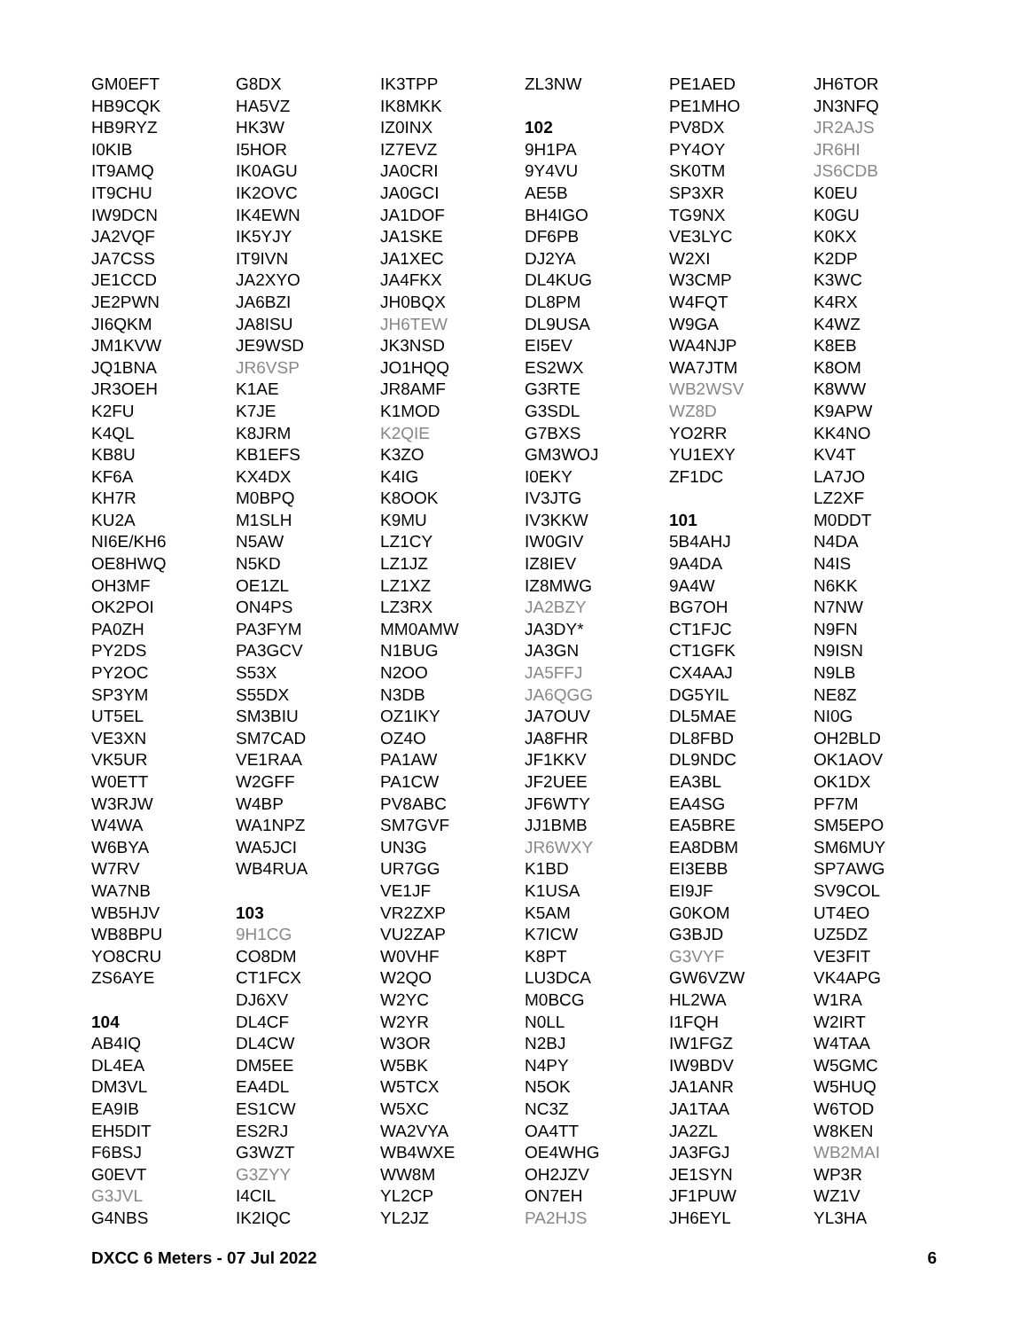GM0EFT
HB9CQK
HB9RYZ
I0KIB
IT9AMQ
IT9CHU
IW9DCN
JA2VQF
JA7CSS
JE1CCD
JE2PWN
JI6QKM
JM1KVW
JQ1BNA
JR3OEH
K2FU
K4QL
KB8U
KF6A
KH7R
KU2A
NI6E/KH6
OE8HWQ
OH3MF
OK2POI
PA0ZH
PY2DS
PY2OC
SP3YM
UT5EL
VE3XN
VK5UR
W0ETT
W3RJW
W4WA
W6BYA
W7RV
WA7NB
WB5HJV
WB8BPU
YO8CRU
ZS6AYE
104
AB4IQ
DL4EA
DM3VL
EA9IB
EH5DIT
F6BSJ
G0EVT
G3JVL
G4NBS
G8DX
HA5VZ
HK3W
I5HOR
IK0AGU
IK2OVC
IK4EWN
IK5YJY
IT9IVN
JA2XYO
JA6BZI
JA8ISU
JE9WSD
JR6VSP
K1AE
K7JE
K8JRM
KB1EFS
KX4DX
M0BPQ
M1SLH
N5AW
N5KD
OE1ZL
ON4PS
PA3FYM
PA3GCV
S53X
S55DX
SM3BIU
SM7CAD
VE1RAA
W2GFF
W4BP
WA1NPZ
WA5JCI
WB4RUA
103
9H1CG
CO8DM
CT1FCX
DJ6XV
DL4CF
DL4CW
DM5EE
EA4DL
ES1CW
ES2RJ
G3WZT
G3ZYY
I4CIL
IK2IQC
IK3TPP
IK8MKK
IZ0INX
IZ7EVZ
JA0CRI
JA0GCI
JA1DOF
JA1SKE
JA1XEC
JA4FKX
JH0BQX
JH6TEW
JK3NSD
JO1HQQ
JR8AMF
K1MOD
K2QIE
K3ZO
K4IG
K8OOK
K9MU
LZ1CY
LZ1JZ
LZ1XZ
LZ3RX
MM0AMW
N1BUG
N2OO
N3DB
OZ1IKY
OZ4O
PA1AW
PA1CW
PV8ABC
SM7GVF
UN3G
UR7GG
VE1JF
VR2ZXP
VU2ZAP
W0VHF
W2QO
W2YC
W2YR
W3OR
W5BK
W5TCX
W5XC
WA2VYA
WB4WXE
WW8M
YL2CP
YL2JZ
ZL3NW
102
9H1PA
9Y4VU
AE5B
BH4IGO
DF6PB
DJ2YA
DL4KUG
DL8PM
DL9USA
EI5EV
ES2WX
G3RTE
G3SDL
G7BXS
GM3WOJ
I0EKY
IV3JTG
IV3KKW
IW0GIV
IZ8IEV
IZ8MWG
JA2BZY
JA3DY*
JA3GN
JA5FFJ
JA6QGG
JA7OUV
JA8FHR
JF1KKV
JF2UEE
JF6WTY
JJ1BMB
JR6WXY
K1BD
K1USA
K5AM
K7ICW
K8PT
LU3DCA
M0BCG
N0LL
N2BJ
N4PY
N5OK
NC3Z
OA4TT
OE4WHG
OH2JZV
ON7EH
PA2HJS
PE1AED
PE1MHO
PV8DX
PY4OY
SK0TM
SP3XR
TG9NX
VE3LYC
W2XI
W3CMP
W4FQT
W9GA
WA4NJP
WA7JTM
WB2WSV
WZ8D
YO2RR
YU1EXY
ZF1DC
101
5B4AHJ
9A4DA
9A4W
BG7OH
CT1FJC
CT1GFK
CX4AAJ
DG5YIL
DL5MAE
DL8FBD
DL9NDC
EA3BL
EA4SG
EA5BRE
EA8DBM
EI3EBB
EI9JF
G0KOM
G3BJD
G3VYF
GW6VZW
HL2WA
I1FQH
IW1FGZ
IW9BDV
JA1ANR
JA1TAA
JA2ZL
JA3FGJ
JE1SYN
JF1PUW
JH6EYL
JH6TOR
JN3NFQ
JR2AJS
JR6HI
JS6CDB
K0EU
K0GU
K0KX
K2DP
K3WC
K4RX
K4WZ
K8EB
K8OM
K8WW
K9APW
KK4NO
KV4T
LA7JO
LZ2XF
M0DDT
N4DA
N4IS
N6KK
N7NW
N9FN
N9ISN
N9LB
NE8Z
NI0G
OH2BLD
OK1AOV
OK1DX
PF7M
SM5EPO
SM6MUY
SP7AWG
SV9COL
UT4EO
UZ5DZ
VE3FIT
VK4APG
W1RA
W2IRT
W4TAA
W5GMC
W5HUQ
W6TOD
W8KEN
WB2MAI
WP3R
WZ1V
YL3HA
DXCC 6 Meters - 07 Jul 2022 6